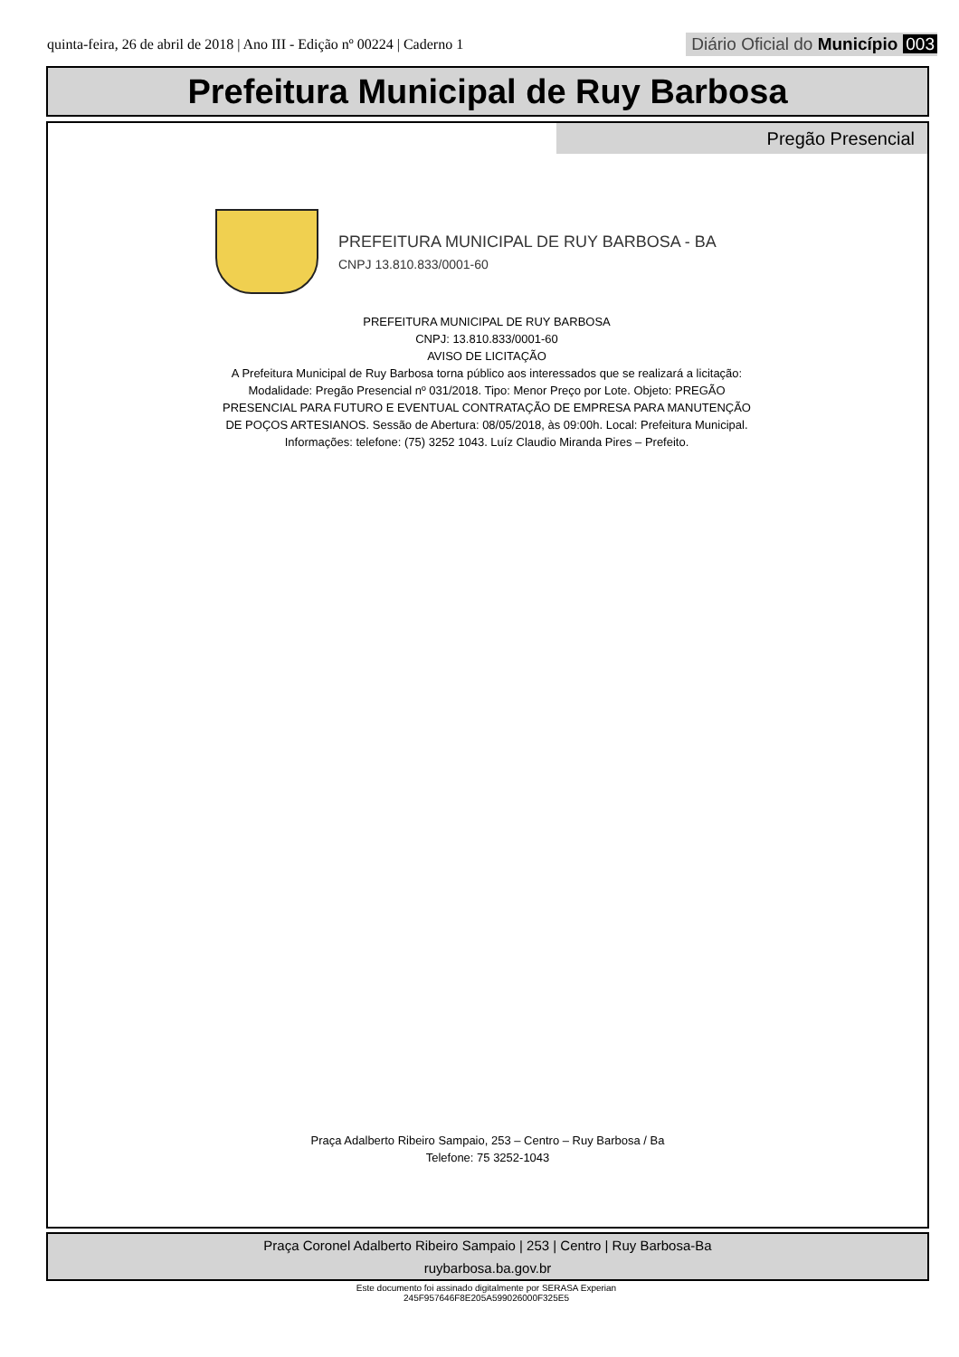quinta-feira, 26 de abril de 2018 | Ano III - Edição nº 00224 | Caderno 1
Diário Oficial do Município 003
Prefeitura Municipal de Ruy Barbosa
Pregão Presencial
PREFEITURA MUNICIPAL DE RUY BARBOSA - BA
CNPJ 13.810.833/0001-60
PREFEITURA MUNICIPAL DE RUY BARBOSA
CNPJ: 13.810.833/0001-60
AVISO DE LICITAÇÃO
A Prefeitura Municipal de Ruy Barbosa torna público aos interessados que se realizará a licitação: Modalidade: Pregão Presencial nº 031/2018. Tipo: Menor Preço por Lote. Objeto: PREGÃO PRESENCIAL PARA FUTURO E EVENTUAL CONTRATAÇÃO DE EMPRESA PARA MANUTENÇÃO DE POÇOS ARTESIANOS. Sessão de Abertura: 08/05/2018, às 09:00h. Local: Prefeitura Municipal. Informações: telefone: (75) 3252 1043. Luíz Claudio Miranda Pires – Prefeito.
Praça Adalberto Ribeiro Sampaio, 253 – Centro – Ruy Barbosa / Ba
Telefone: 75 3252-1043
Praça Coronel Adalberto Ribeiro Sampaio | 253 | Centro | Ruy Barbosa-Ba
ruybarbosa.ba.gov.br
Este documento foi assinado digitalmente por SERASA Experian
245F957646F8E205A599026000F325E5